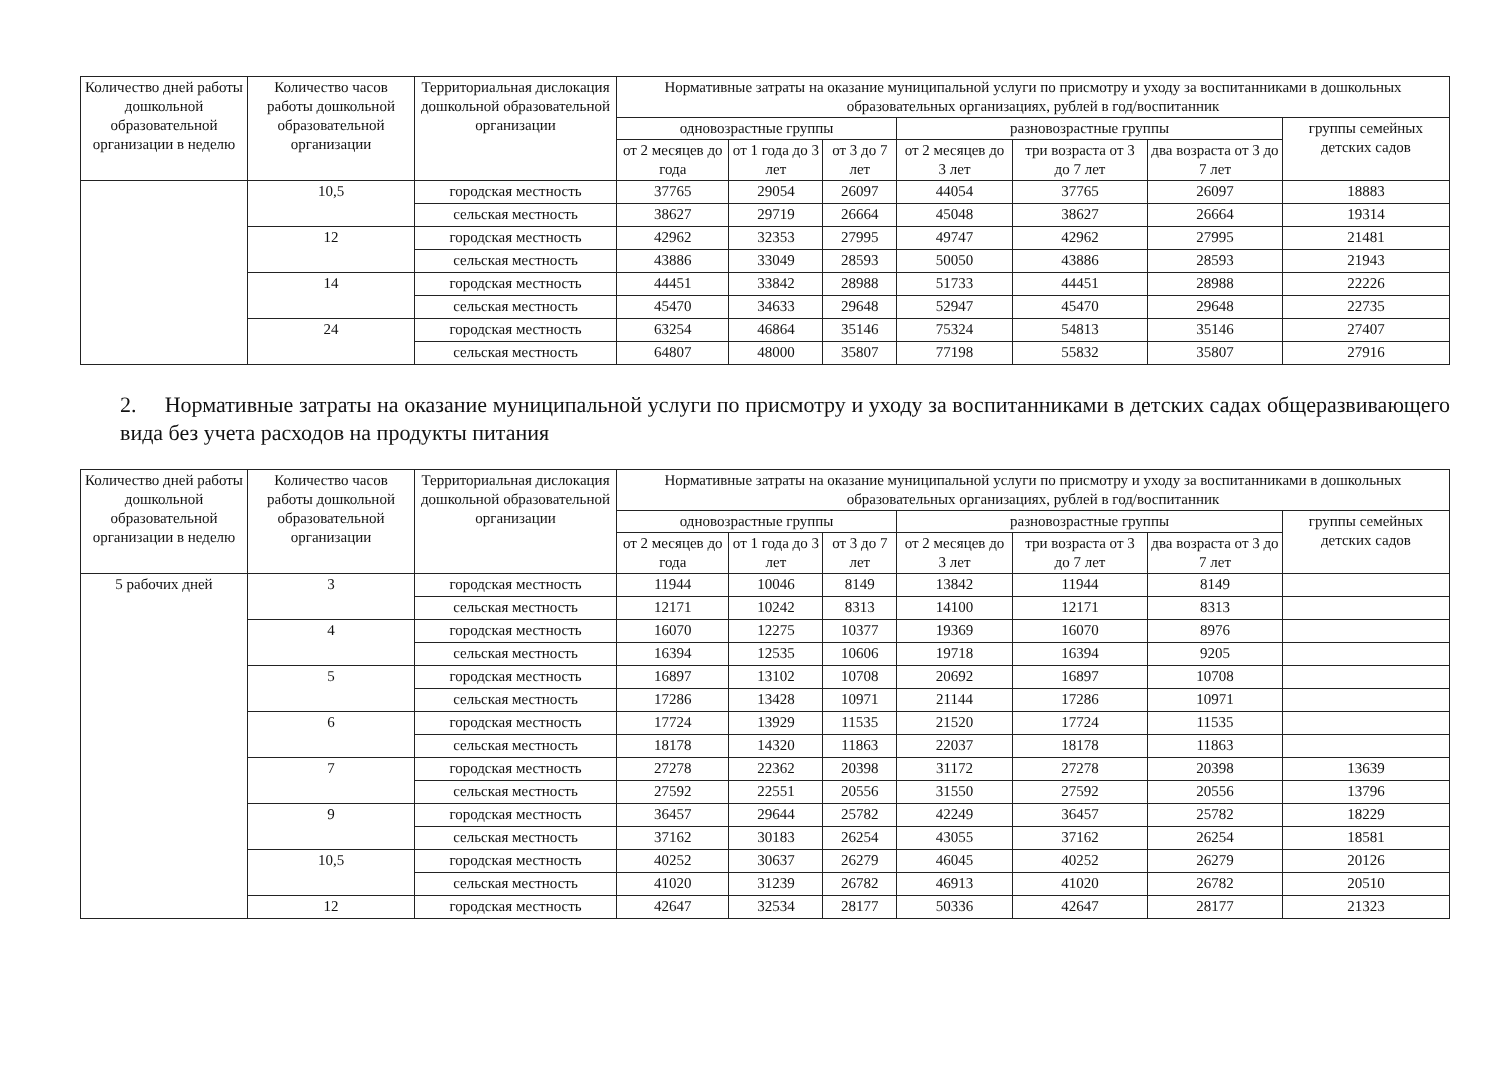| Количество дней работы дошкольной образовательной организации в неделю | Количество часов работы дошкольной образовательной организации | Территориальная дислокация дошкольной образовательной организации | Нормативные затраты на оказание муниципальной услуги по присмотру и уходу за воспитанниками в дошкольных образовательных организациях, рублей в год/воспитанник | | | | | | |
| --- | --- | --- | --- | --- | --- | --- | --- | --- | --- |
| | | | одновозрастные группы | | | разновозрастные группы | | | группы семейных детских садов |
| | | | от 2 месяцев до года | от 1 года до 3 лет | от 3 до 7 лет | от 2 месяцев до 3 лет | три возраста от 3 до 7 лет | два возраста от 3 до 7 лет | |
| | 10,5 | городская местность | 37765 | 29054 | 26097 | 44054 | 37765 | 26097 | 18883 |
| | | сельская местность | 38627 | 29719 | 26664 | 45048 | 38627 | 26664 | 19314 |
| | 12 | городская местность | 42962 | 32353 | 27995 | 49747 | 42962 | 27995 | 21481 |
| | | сельская местность | 43886 | 33049 | 28593 | 50050 | 43886 | 28593 | 21943 |
| | 14 | городская местность | 44451 | 33842 | 28988 | 51733 | 44451 | 28988 | 22226 |
| | | сельская местность | 45470 | 34633 | 29648 | 52947 | 45470 | 29648 | 22735 |
| | 24 | городская местность | 63254 | 46864 | 35146 | 75324 | 54813 | 35146 | 27407 |
| | | сельская местность | 64807 | 48000 | 35807 | 77198 | 55832 | 35807 | 27916 |
2. Нормативные затраты на оказание муниципальной услуги по присмотру и уходу за воспитанниками в детских садах общеразвивающего вида без учета расходов на продукты питания
| Количество дней работы дошкольной образовательной организации в неделю | Количество часов работы дошкольной образовательной организации | Территориальная дислокация дошкольной образовательной организации | Нормативные затраты на оказание муниципальной услуги по присмотру и уходу за воспитанниками в дошкольных образовательных организациях, рублей в год/воспитанник | | | | | | |
| --- | --- | --- | --- | --- | --- | --- | --- | --- | --- |
| | | | одновозрастные группы | | | разновозрастные группы | | | группы семейных детских садов |
| | | | от 2 месяцев до года | от 1 года до 3 лет | от 3 до 7 лет | от 2 месяцев до 3 лет | три возраста от 3 до 7 лет | два возраста от 3 до 7 лет | |
| 5 рабочих дней | 3 | городская местность | 11944 | 10046 | 8149 | 13842 | 11944 | 8149 | |
| | | сельская местность | 12171 | 10242 | 8313 | 14100 | 12171 | 8313 | |
| | 4 | городская местность | 16070 | 12275 | 10377 | 19369 | 16070 | 8976 | |
| | | сельская местность | 16394 | 12535 | 10606 | 19718 | 16394 | 9205 | |
| | 5 | городская местность | 16897 | 13102 | 10708 | 20692 | 16897 | 10708 | |
| | | сельская местность | 17286 | 13428 | 10971 | 21144 | 17286 | 10971 | |
| | 6 | городская местность | 17724 | 13929 | 11535 | 21520 | 17724 | 11535 | |
| | | сельская местность | 18178 | 14320 | 11863 | 22037 | 18178 | 11863 | |
| | 7 | городская местность | 27278 | 22362 | 20398 | 31172 | 27278 | 20398 | 13639 |
| | | сельская местность | 27592 | 22551 | 20556 | 31550 | 27592 | 20556 | 13796 |
| | 9 | городская местность | 36457 | 29644 | 25782 | 42249 | 36457 | 25782 | 18229 |
| | | сельская местность | 37162 | 30183 | 26254 | 43055 | 37162 | 26254 | 18581 |
| | 10,5 | городская местность | 40252 | 30637 | 26279 | 46045 | 40252 | 26279 | 20126 |
| | | сельская местность | 41020 | 31239 | 26782 | 46913 | 41020 | 26782 | 20510 |
| | 12 | городская местность | 42647 | 32534 | 28177 | 50336 | 42647 | 28177 | 21323 |